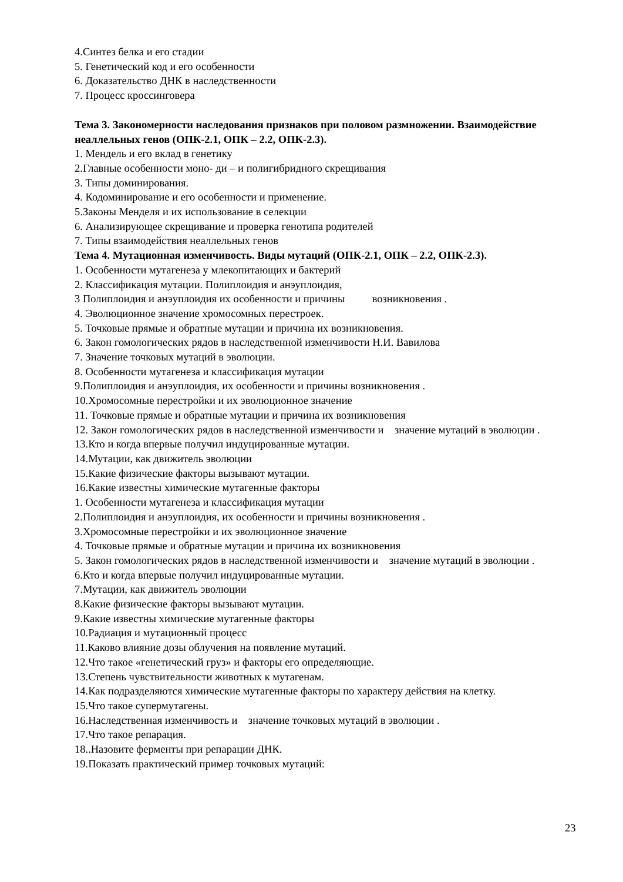4.Синтез белка и его стадии
5. Генетический код и его особенности
6. Доказательство ДНК в наследственности
7. Процесс кроссинговера
Тема 3. Закономерности наследования признаков при половом размножении. Взаимодействие неаллельных генов (ОПК-2.1, ОПК – 2.2, ОПК-2.3).
1. Мендель и его вклад в генетику
2.Главные особенности моно- ди – и полигибридного скрещивания
3. Типы доминирования.
4. Кодоминирование и его особенности и применение.
5.Законы Менделя и их использование в селекции
6. Анализирующее скрещивание и проверка генотипа родителей
7. Типы взаимодействия неаллельных генов
Тема 4. Мутационная изменчивость. Виды мутаций (ОПК-2.1, ОПК – 2.2, ОПК-2.3).
1. Особенности мутагенеза у млекопитающих и бактерий
2. Классификация мутации. Полиплоидия и анэуплоидия,
3 Полиплоидия и анэуплоидия их особенности и причины возникновения .
4. Эволюционное значение хромосомных перестроек.
5. Точковые прямые и обратные мутации и причина их возникновения.
6. Закон гомологических рядов в наследственной изменчивости Н.И. Вавилова
7. Значение точковых мутаций в эволюции.
8. Особенности мутагенеза и классификация мутации
9.Полиплоидия и анэуплоидия, их особенности и причины возникновения .
10.Хромосомные перестройки и их эволюционное значение
11. Точковые прямые и обратные мутации и причина их возникновения
12. Закон гомологических рядов в наследственной изменчивости и значение мутаций в эволюции .
13.Кто и когда впервые получил индуцированные мутации.
14.Мутации, как движитель эволюции
15.Какие физические факторы вызывают мутации.
16.Какие известны химические мутагенные факторы
1. Особенности мутагенеза и классификация мутации
2.Полиплоидия и анэуплоидия, их особенности и причины возникновения .
3.Хромосомные перестройки и их эволюционное значение
4. Точковые прямые и обратные мутации и причина их возникновения
5. Закон гомологических рядов в наследственной изменчивости и значение мутаций в эволюции .
6.Кто и когда впервые получил индуцированные мутации.
7.Мутации, как движитель эволюции
8.Какие физические факторы вызывают мутации.
9.Какие известны химические мутагенные факторы
10.Радиация и мутационный процесс
11.Каково влияние дозы облучения на появление мутаций.
12.Что такое «генетический груз» и факторы его определяющие.
13.Степень чувствительности животных к мутагенам.
14.Как подразделяются химические мутагенные факторы по характеру действия на клетку.
15.Что такое супермутагены.
16.Наследственная изменчивость и значение точковых мутаций в эволюции .
17.Что такое репарация.
18..Назовите ферменты при репарации ДНК.
19.Показать практический пример точковых мутаций:
23